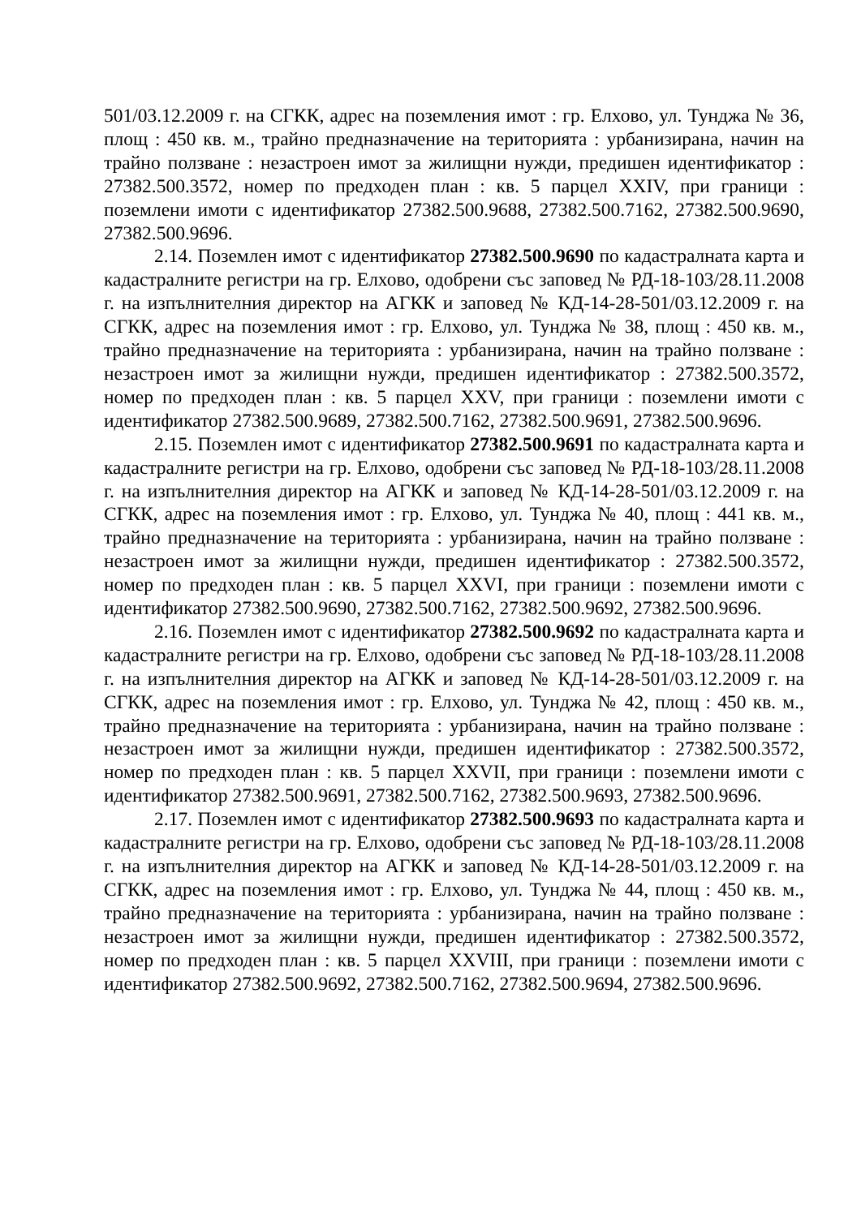501/03.12.2009 г. на СГКК, адрес на поземления имот : гр. Елхово, ул. Тунджа № 36, площ : 450 кв. м., трайно предназначение на територията : урбанизирана, начин на трайно ползване : незастроен имот за жилищни нужди, предишен идентификатор : 27382.500.3572, номер по предходен план : кв. 5 парцел XXIV, при граници : поземлени имоти с идентификатор 27382.500.9688, 27382.500.7162, 27382.500.9690, 27382.500.9696.
2.14. Поземлен имот с идентификатор 27382.500.9690 по кадастралната карта и кадастралните регистри на гр. Елхово, одобрени със заповед № РД-18-103/28.11.2008 г. на изпълнителния директор на АГКК и заповед № КД-14-28-501/03.12.2009 г. на СГКК, адрес на поземления имот : гр. Елхово, ул. Тунджа № 38, площ : 450 кв. м., трайно предназначение на територията : урбанизирана, начин на трайно ползване : незастроен имот за жилищни нужди, предишен идентификатор : 27382.500.3572, номер по предходен план : кв. 5 парцел XXV, при граници : поземлени имоти с идентификатор 27382.500.9689, 27382.500.7162, 27382.500.9691, 27382.500.9696.
2.15. Поземлен имот с идентификатор 27382.500.9691 по кадастралната карта и кадастралните регистри на гр. Елхово, одобрени със заповед № РД-18-103/28.11.2008 г. на изпълнителния директор на АГКК и заповед № КД-14-28-501/03.12.2009 г. на СГКК, адрес на поземления имот : гр. Елхово, ул. Тунджа № 40, площ : 441 кв. м., трайно предназначение на територията : урбанизирана, начин на трайно ползване : незастроен имот за жилищни нужди, предишен идентификатор : 27382.500.3572, номер по предходен план : кв. 5 парцел XXVI, при граници : поземлени имоти с идентификатор 27382.500.9690, 27382.500.7162, 27382.500.9692, 27382.500.9696.
2.16. Поземлен имот с идентификатор 27382.500.9692 по кадастралната карта и кадастралните регистри на гр. Елхово, одобрени със заповед № РД-18-103/28.11.2008 г. на изпълнителния директор на АГКК и заповед № КД-14-28-501/03.12.2009 г. на СГКК, адрес на поземления имот : гр. Елхово, ул. Тунджа № 42, площ : 450 кв. м., трайно предназначение на територията : урбанизирана, начин на трайно ползване : незастроен имот за жилищни нужди, предишен идентификатор : 27382.500.3572, номер по предходен план : кв. 5 парцел XXVII, при граници : поземлени имоти с идентификатор 27382.500.9691, 27382.500.7162, 27382.500.9693, 27382.500.9696.
2.17. Поземлен имот с идентификатор 27382.500.9693 по кадастралната карта и кадастралните регистри на гр. Елхово, одобрени със заповед № РД-18-103/28.11.2008 г. на изпълнителния директор на АГКК и заповед № КД-14-28-501/03.12.2009 г. на СГКК, адрес на поземления имот : гр. Елхово, ул. Тунджа № 44, площ : 450 кв. м., трайно предназначение на територията : урбанизирана, начин на трайно ползване : незастроен имот за жилищни нужди, предишен идентификатор : 27382.500.3572, номер по предходен план : кв. 5 парцел XXVIII, при граници : поземлени имоти с идентификатор 27382.500.9692, 27382.500.7162, 27382.500.9694, 27382.500.9696.